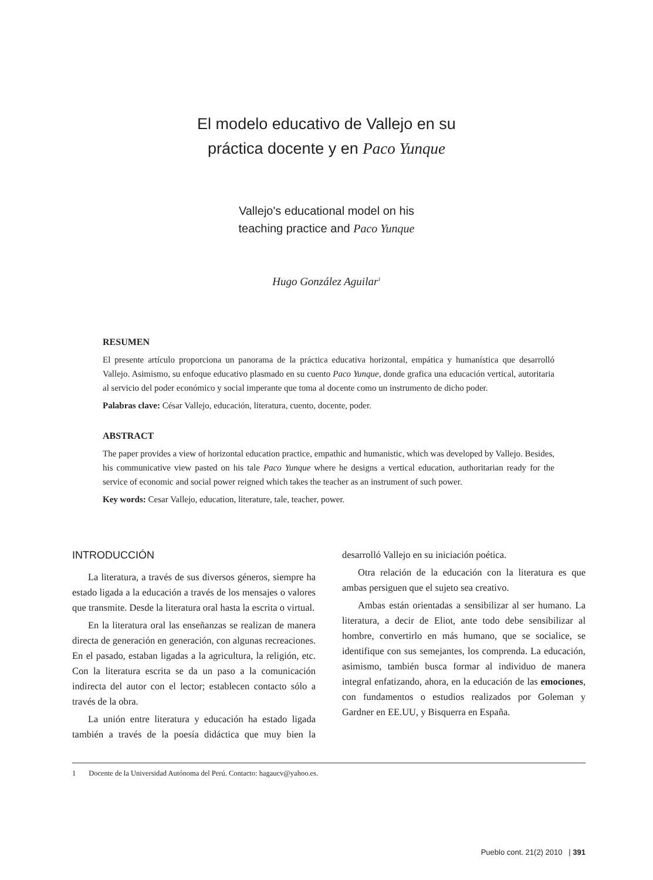El modelo educativo de Vallejo en su
práctica docente y en Paco Yunque
Vallejo's educational model on his
teaching practice and Paco Yunque
Hugo González Aguilar<sup>1</sup>
RESUMEN
El presente artículo proporciona un panorama de la práctica educativa horizontal, empática y humanística que desarrolló Vallejo. Asimismo, su enfoque educativo plasmado en su cuento Paco Yunque, donde grafica una educación vertical, autoritaria al servicio del poder económico y social imperante que toma al docente como un instrumento de dicho poder.
Palabras clave: César Vallejo, educación, literatura, cuento, docente, poder.
ABSTRACT
The paper provides a view of horizontal education practice, empathic and humanistic, which was developed by Vallejo. Besides, his communicative view pasted on his tale Paco Yunque where he designs a vertical education, authoritarian ready for the service of economic and social power reigned which takes the teacher as an instrument of such power.
Key words: Cesar Vallejo, education, literature, tale, teacher, power.
INTRODUCCIÓN
La literatura, a través de sus diversos géneros, siempre ha estado ligada a la educación a través de los mensajes o valores que transmite. Desde la literatura oral hasta la escrita o virtual.
En la literatura oral las enseñanzas se realizan de manera directa de generación en generación, con algunas recreaciones. En el pasado, estaban ligadas a la agricultura, la religión, etc. Con la literatura escrita se da un paso a la comunicación indirecta del autor con el lector; establecen contacto sólo a través de la obra.
La unión entre literatura y educación ha estado ligada también a través de la poesía didáctica que muy bien la desarrolló Vallejo en su iniciación poética.
Otra relación de la educación con la literatura es que ambas persiguen que el sujeto sea creativo.
Ambas están orientadas a sensibilizar al ser humano. La literatura, a decir de Eliot, ante todo debe sensibilizar al hombre, convertirlo en más humano, que se socialice, se identifique con sus semejantes, los comprenda. La educación, asimismo, también busca formar al individuo de manera integral enfatizando, ahora, en la educación de las emociones, con fundamentos o estudios realizados por Goleman y Gardner en EE.UU, y Bisquerra en España.
1 Docente de la Universidad Autónoma del Perú. Contacto: hagaucv@yahoo.es.
Pueblo cont. 21(2) 2010 | 391